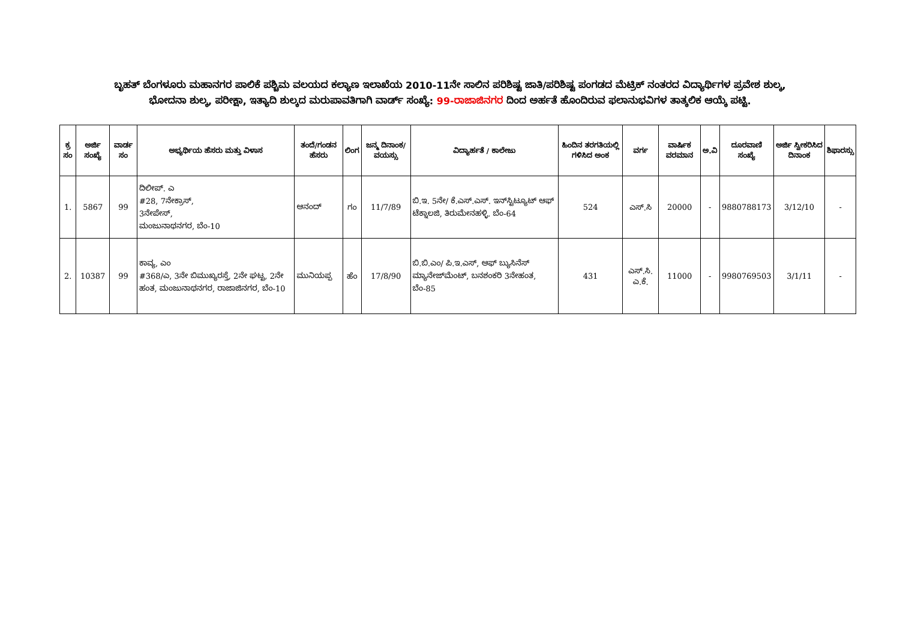ಬೃಹತ್ ಬೆಂಗಳೂರು ಮಹಾನಗರ ಪಾಲಿಕೆ ಪಶ್ಚಿಮ ವಲಯದ ಕಲ್ಯಾಣ ಇಲಾಖೆಯ 2010-11ನೇ ಸಾಲಿನ ಪರಿಶಿಷ್ಟ ಜಾತಿ/ಪರಿಶಿಷ್ಟ ಪಂಗಡದ ಮೆಟ್ರಿಕ್ ನಂತರದ ವಿದ್ಯಾರ್ಥಿಗಳ ಪ್ರವೇಶ ಶುಲ್ಕ,
ಭೋದನಾ ಶುಲ್ಕ, ಪರೀಕ್ಷಾ, ಇತ್ಯಾದಿ ಶುಲ್ಕದ ಮರುಪಾವತಿಗಾಗಿ ವಾರ್ಡ್ ಸಂಖ್ಯೆ: 99-ರಾಜಾಜಿನಗರ ದಿಂದ ಅರ್ಹತೆ ಹೊಂದಿರುವ ಫಲಾನುಭವಿಗಳ ತಾತ್ಕಲಿಕ ಆಯ್ಕೆ ಪಟ್ಟಿ.
| ಕ್ರ ಸಂ | ಅರ್ಜಿ ಸಂಖ್ಯೆ | ವಾರ್ಡ ಸಂ | ಅಭ್ಯರ್ಥಿಯ ಹೆಸರು ಮತ್ತು ವಿಳಾಸ | ತಂದೆ/ಗಂಡನ ಹೆಸರು | ಲಿಂಗ | ಜನ್ಮ ದಿನಾಂಕ/ ವಯಸ್ಸು | ವಿದ್ಯಾರ್ಹತೆ / ಕಾಲೇಜು | ಹಿಂದಿನ ತರಗತಿಯಲ್ಲಿ ಗಳಿಸಿದ ಅಂಕ | ವರ್ಗ | ವಾರ್ಷಿಕ ವರಮಾನ | ಅ.ವಿ | ದೂರವಾಣಿ ಸಂಖ್ಯೆ | ಅರ್ಜಿ ಸ್ವೀಕರಿಸಿದ ದಿನಾಂಕ | ಶಿಫಾರಸ್ಸು |
| --- | --- | --- | --- | --- | --- | --- | --- | --- | --- | --- | --- | --- | --- | --- |
| 1. | 5867 | 99 | ದಿಲೀಪ್. ಎ #28, 7ನೇಕ್ರಾಸ್, 3ನೇಪೇಸ್, ಮಂಜುನಾಥನಗರ, ಬೆಂ-10 | ಆನಂದ್ | ಗಂ | 11/7/89 | ಬಿ.ಇ. 5ನೇ/ ಕೆ.ಎಸ್.ಎಸ್. ಇನ್‌ಸ್ಟಿಟ್ಯೂಟ್ ಆಫ್ ಟೆಕ್ನಾಲಜಿ, ತಿರುಮೇನಹಳ್ಳಿ. ಬೆಂ-64 | 524 | ಎಸ್.ಸಿ | 20000 | - | 9880788173 | 3/12/10 | - |
| 2. | 10387 | 99 | ಕಾವ್ಯ, ಎಂ #368/ಎ, 3ನೇ ಬಿಮುಖ್ಯರಸ್ತೆ, 2ನೇ ಘಟ್ಟ, 2ನೇ ಹಂತ, ಮಂಜುನಾಥನಗರ, ರಾಜಾಜಿನಗರ, ಬೆಂ-10 | ಮುನಿಯಪ್ಪ | ಹೆಂ | 17/8/90 | ಬಿ.ಬಿ.ಎಂ/ ಪಿ.ಇ.ಎಸ್, ಆಫ್ ಬ್ಯುಸಿನೆಸ್ ಮ್ಯಾನೇಜ್‌ಮೆಂಟ್, ಬನಶಂಕರಿ 3ನೇಹಂತ, ಬೆಂ-85 | 431 | ಎಸ್.ಸಿ. ಎ.ಕೆ. | 11000 | - | 9980769503 | 3/1/11 | - |